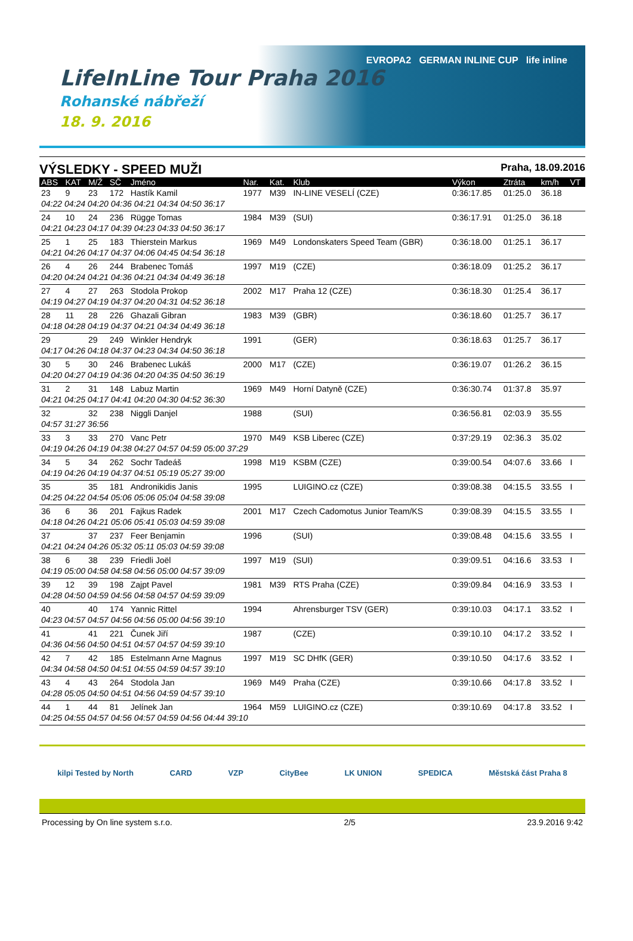LifeInLine Tour Praha 2016
Rohanské nábřeží
18. 9. 2016
EVROPA2 GERMAN INLINE CUP life inline
VÝSLEDKY - SPEED MUŽI Praha, 18.09.2016
| ABS | KAT | M/Ž | SČ | Jméno | Nar. | Kat. | Klub | Výkon | Ztráta | km/h | VT |
| --- | --- | --- | --- | --- | --- | --- | --- | --- | --- | --- | --- |
| 23 | 9 | 23 | 172 | Hastík Kamil | 1977 | M39 | IN-LINE VESELÍ (CZE) | 0:36:17.85 | 01:25.0 | 36.18 | |
| 04:22 04:24 04:20 04:36 04:21 04:34 04:50 36:17 | | | | | | | | | | | |
| 24 | 10 | 24 | 236 | Rügge Tomas | 1984 | M39 | (SUI) | 0:36:17.91 | 01:25.0 | 36.18 | |
| 04:21 04:23 04:17 04:39 04:23 04:33 04:50 36:17 | | | | | | | | | | | |
| 25 | 1 | 25 | 183 | Thierstein Markus | 1969 | M49 | Londonskaters Speed Team (GBR) | 0:36:18.00 | 01:25.1 | 36.17 | |
| 04:21 04:26 04:17 04:37 04:06 04:45 04:54 36:18 | | | | | | | | | | | |
| 26 | 4 | 26 | 244 | Brabenec Tomáš | 1997 | M19 | (CZE) | 0:36:18.09 | 01:25.2 | 36.17 | |
| 04:20 04:24 04:21 04:36 04:21 04:34 04:49 36:18 | | | | | | | | | | | |
| 27 | 4 | 27 | 263 | Stodola Prokop | 2002 | M17 | Praha 12 (CZE) | 0:36:18.30 | 01:25.4 | 36.17 | |
| 04:19 04:27 04:19 04:37 04:20 04:31 04:52 36:18 | | | | | | | | | | | |
| 28 | 11 | 28 | 226 | Ghazali Gibran | 1983 | M39 | (GBR) | 0:36:18.60 | 01:25.7 | 36.17 | |
| 04:18 04:28 04:19 04:37 04:21 04:34 04:49 36:18 | | | | | | | | | | | |
| 29 | | 29 | 249 | Winkler Hendryk | 1991 | | (GER) | 0:36:18.63 | 01:25.7 | 36.17 | |
| 04:17 04:26 04:18 04:37 04:23 04:34 04:50 36:18 | | | | | | | | | | | |
| 30 | 5 | 30 | 246 | Brabenec Lukáš | 2000 | M17 | (CZE) | 0:36:19.07 | 01:26.2 | 36.15 | |
| 04:20 04:27 04:19 04:36 04:20 04:35 04:50 36:19 | | | | | | | | | | | |
| 31 | 2 | 31 | 148 | Labuz Martin | 1969 | M49 | Horní Datyně (CZE) | 0:36:30.74 | 01:37.8 | 35.97 | |
| 04:21 04:25 04:17 04:41 04:20 04:30 04:52 36:30 | | | | | | | | | | | |
| 32 | | 32 | 238 | Niggli Danjel | 1988 | | (SUI) | 0:36:56.81 | 02:03.9 | 35.55 | |
| 04:57 31:27 36:56 | | | | | | | | | | | |
| 33 | 3 | 33 | 270 | Vanc Petr | 1970 | M49 | KSB Liberec (CZE) | 0:37:29.19 | 02:36.3 | 35.02 | |
| 04:19 04:26 04:19 04:38 04:27 04:57 04:59 05:00 37:29 | | | | | | | | | | | |
| 34 | 5 | 34 | 262 | Sochr Tadeáš | 1998 | M19 | KSBM (CZE) | 0:39:00.54 | 04:07.6 | 33.66 | I |
| 04:19 04:26 04:19 04:37 04:51 05:19 05:27 39:00 | | | | | | | | | | | |
| 35 | | 35 | 181 | Andronikidis Janis | 1995 | | LUIGINO.cz (CZE) | 0:39:08.38 | 04:15.5 | 33.55 | I |
| 04:25 04:22 04:54 05:06 05:06 05:04 04:58 39:08 | | | | | | | | | | | |
| 36 | 6 | 36 | 201 | Fajkus Radek | 2001 | M17 | Czech Cadomotus Junior Team/KS | 0:39:08.39 | 04:15.5 | 33.55 | I |
| 04:18 04:26 04:21 05:06 05:41 05:03 04:59 39:08 | | | | | | | | | | | |
| 37 | | 37 | 237 | Feer Benjamin | 1996 | | (SUI) | 0:39:08.48 | 04:15.6 | 33.55 | I |
| 04:21 04:24 04:26 05:32 05:11 05:03 04:59 39:08 | | | | | | | | | | | |
| 38 | 6 | 38 | 239 | Friedli Joël | 1997 | M19 | (SUI) | 0:39:09.51 | 04:16.6 | 33.53 | I |
| 04:19 05:00 04:58 04:58 04:56 05:00 04:57 39:09 | | | | | | | | | | | |
| 39 | 12 | 39 | 198 | Zajpt Pavel | 1981 | M39 | RTS Praha (CZE) | 0:39:09.84 | 04:16.9 | 33.53 | I |
| 04:28 04:50 04:59 04:56 04:58 04:57 04:59 39:09 | | | | | | | | | | | |
| 40 | | 40 | 174 | Yannic Rittel | 1994 | | Ahrensburger TSV (GER) | 0:39:10.03 | 04:17.1 | 33.52 | I |
| 04:23 04:57 04:57 04:56 04:56 05:00 04:56 39:10 | | | | | | | | | | | |
| 41 | | 41 | 221 | Čunek Jiří | 1987 | | (CZE) | 0:39:10.10 | 04:17.2 | 33.52 | I |
| 04:36 04:56 04:50 04:51 04:57 04:57 04:59 39:10 | | | | | | | | | | | |
| 42 | 7 | 42 | 185 | Estelmann Arne Magnus | 1997 | M19 | SC DHfK (GER) | 0:39:10.50 | 04:17.6 | 33.52 | I |
| 04:34 04:58 04:50 04:51 04:55 04:59 04:57 39:10 | | | | | | | | | | | |
| 43 | 4 | 43 | 264 | Stodola Jan | 1969 | M49 | Praha (CZE) | 0:39:10.66 | 04:17.8 | 33.52 | I |
| 04:28 05:05 04:50 04:51 04:56 04:59 04:57 39:10 | | | | | | | | | | | |
| 44 | 1 | 44 | 81 | Jelínek Jan | 1964 | M59 | LUIGINO.cz (CZE) | 0:39:10.69 | 04:17.8 | 33.52 | I |
| 04:25 04:55 04:57 04:56 04:57 04:59 04:56 04:44 39:10 | | | | | | | | | | | |
kilpi Tested by North CARD VZP CityBee LK UNION SPEDICA Městská část Praha 8
Processing by On line system s.r.o. 2/5 23.9.2016 9:42